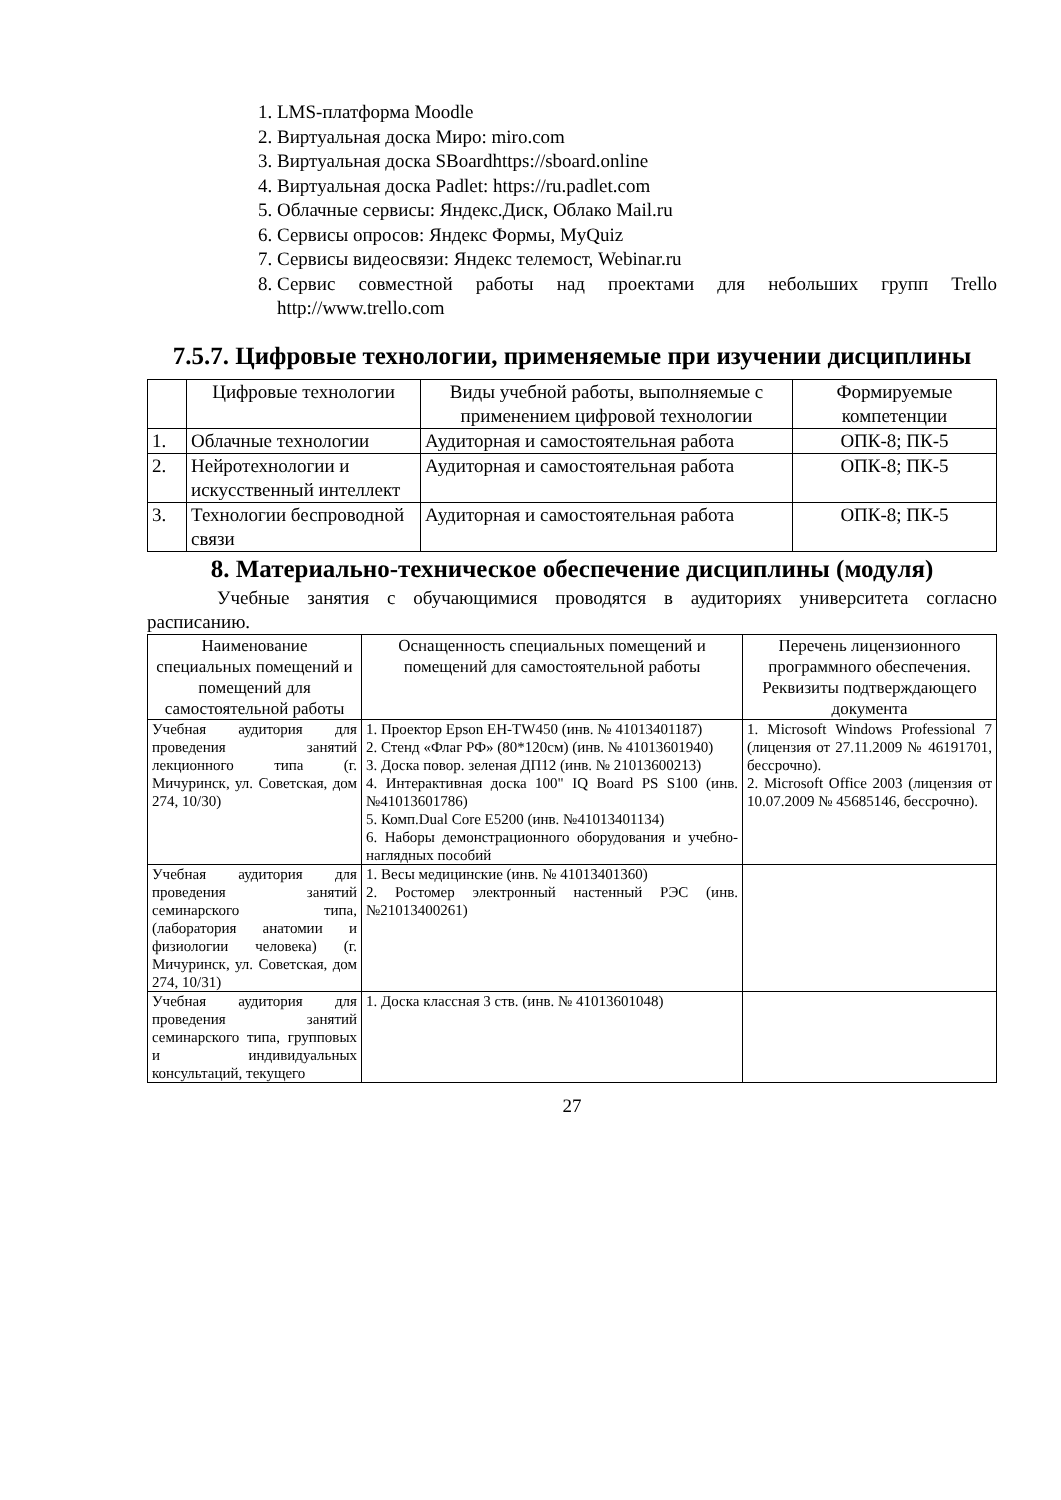1. LMS-платформа Moodle
2. Виртуальная доска Миро: miro.com
3. Виртуальная доска SBoardhttps://sboard.online
4. Виртуальная доска Padlet: https://ru.padlet.com
5. Облачные сервисы: Яндекс.Диск, Облако Mail.ru
6. Сервисы опросов: Яндекс Формы, MyQuiz
7. Сервисы видеосвязи: Яндекс телемост, Webinar.ru
8. Сервис совместной работы над проектами для небольших групп Trello http://www.trello.com
7.5.7. Цифровые технологии, применяемые при изучении дисциплины
| | Цифровые технологии | Виды учебной работы, выполняемые с применением цифровой технологии | Формируемые компетенции |
| --- | --- | --- | --- |
| 1. | Облачные технологии | Аудиторная и самостоятельная работа | ОПК-8; ПК-5 |
| 2. | Нейротехнологии и искусственный интеллект | Аудиторная и самостоятельная работа | ОПК-8; ПК-5 |
| 3. | Технологии беспроводной связи | Аудиторная и самостоятельная работа | ОПК-8; ПК-5 |
8. Материально-техническое обеспечение дисциплины (модуля)
Учебные занятия с обучающимися проводятся в аудиториях университета согласно расписанию.
| Наименование специальных помещений и помещений для самостоятельной работы | Оснащенность специальных помещений и помещений для самостоятельной работы | Перечень лицензионного программного обеспечения. Реквизиты подтверждающего документа |
| --- | --- | --- |
| Учебная аудитория для проведения занятий лекционного типа (г. Мичуринск, ул. Советская, дом 274, 10/30) | 1. Проектор Epson EH-TW450 (инв. № 41013401187) 2. Стенд «Флаг РФ» (80*120см) (инв. № 41013601940) 3. Доска повор. зеленая ДП12 (инв. № 21013600213) 4. Интерактивная доска 100" IQ Board PS S100 (инв. №41013601786) 5. Комп.Dual Core E5200 (инв. №41013401134) 6. Наборы демонстрационного оборудования и учебно-наглядных пособий | 1. Microsoft Windows Professional 7 (лицензия от 27.11.2009 № 46191701, бессрочно). 2. Microsoft Office 2003 (лицензия от 10.07.2009 № 45685146, бессрочно). |
| Учебная аудитория для проведения занятий семинарского типа, (лаборатория анатомии и физиологии человека) (г. Мичуринск, ул. Советская, дом 274, 10/31) | 1. Весы медицинские (инв. № 41013401360) 2. Ростомер электронный настенный РЭС (инв. №21013400261) | |
| Учебная аудитория для проведения занятий семинарского типа, групповых и индивидуальных консультаций, текущего | 1. Доска классная 3 ств. (инв. № 41013601048) | |
27